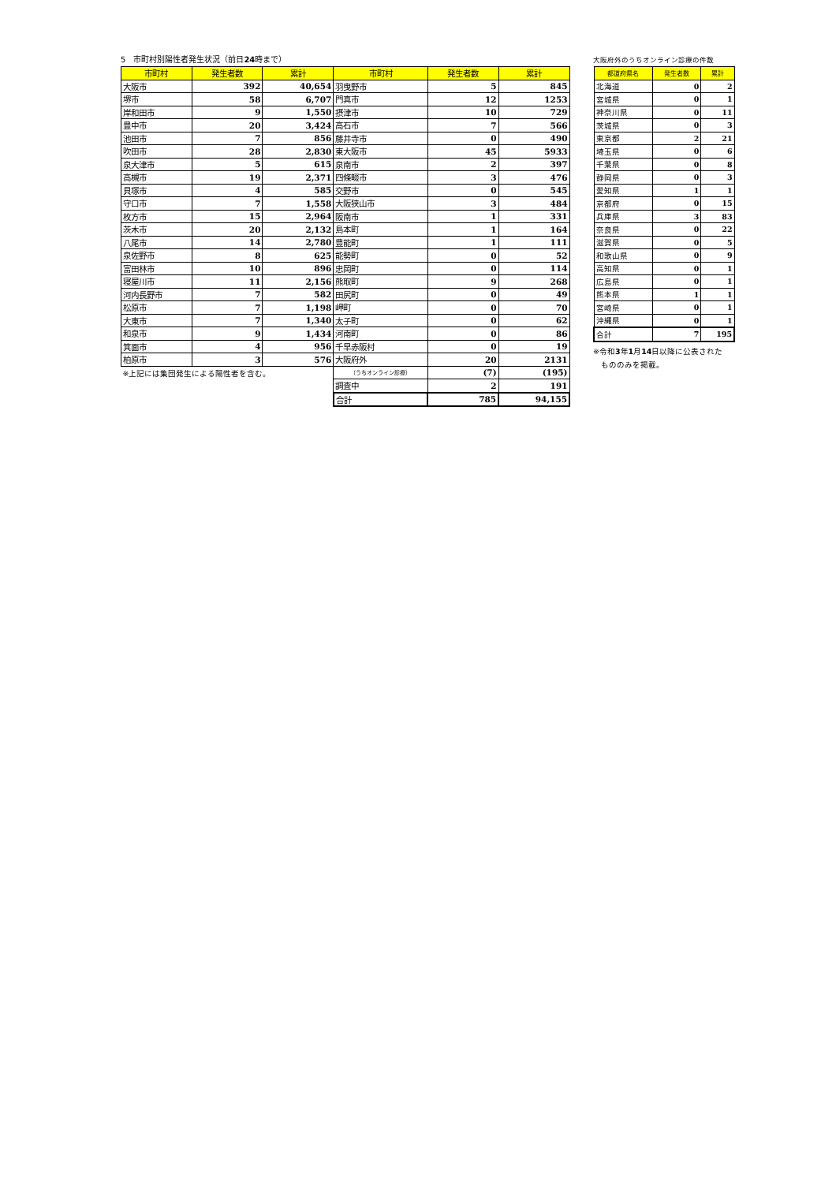5　市町村別陽性者発生状況（前日24時まで）
| 市町村 | 発生者数 | 累計 | 市町村 | 発生者数 | 累計 |
| --- | --- | --- | --- | --- | --- |
| 大阪市 | 392 | 40,654 | 羽曳野市 | 5 | 845 |
| 堺市 | 58 | 6,707 | 門真市 | 12 | 1253 |
| 岸和田市 | 9 | 1,550 | 摂津市 | 10 | 729 |
| 豊中市 | 20 | 3,424 | 高石市 | 7 | 566 |
| 池田市 | 7 | 856 | 藤井寺市 | 0 | 490 |
| 吹田市 | 28 | 2,830 | 東大阪市 | 45 | 5933 |
| 泉大津市 | 5 | 615 | 泉南市 | 2 | 397 |
| 高槻市 | 19 | 2,371 | 四條畷市 | 3 | 476 |
| 貝塚市 | 4 | 585 | 交野市 | 0 | 545 |
| 守口市 | 7 | 1,558 | 大阪狭山市 | 3 | 484 |
| 枚方市 | 15 | 2,964 | 阪南市 | 1 | 331 |
| 茨木市 | 20 | 2,132 | 島本町 | 1 | 164 |
| 八尾市 | 14 | 2,780 | 豊能町 | 1 | 111 |
| 泉佐野市 | 8 | 625 | 能勢町 | 0 | 52 |
| 富田林市 | 10 | 896 | 忠岡町 | 0 | 114 |
| 寝屋川市 | 11 | 2,156 | 熊取町 | 9 | 268 |
| 河内長野市 | 7 | 582 | 田尻町 | 0 | 49 |
| 松原市 | 7 | 1,198 | 岬町 | 0 | 70 |
| 大東市 | 7 | 1,340 | 太子町 | 0 | 62 |
| 和泉市 | 9 | 1,434 | 河南町 | 0 | 86 |
| 箕面市 | 4 | 956 | 千早赤阪村 | 0 | 19 |
| 柏原市 | 3 | 576 | 大阪府外 | 20 | 2131 |
| ※上記には集団発生による陽性者を含む。 | | | （うちオンライン診療） | (7) | (195) |
| | | | 調査中 | 2 | 191 |
| | | | 合計 | 785 | 94,155 |
大阪府外のうちオンライン診療の件数
| 都道府県名 | 発生者数 | 累計 |
| --- | --- | --- |
| 北海道 | 0 | 2 |
| 宮城県 | 0 | 1 |
| 神奈川県 | 0 | 11 |
| 茨城県 | 0 | 3 |
| 東京都 | 2 | 21 |
| 埼玉県 | 0 | 6 |
| 千葉県 | 0 | 8 |
| 静岡県 | 0 | 3 |
| 愛知県 | 1 | 1 |
| 京都府 | 0 | 15 |
| 兵庫県 | 3 | 83 |
| 奈良県 | 0 | 22 |
| 滋賀県 | 0 | 5 |
| 和歌山県 | 0 | 9 |
| 高知県 | 0 | 1 |
| 広島県 | 0 | 1 |
| 熊本県 | 1 | 1 |
| 宮崎県 | 0 | 1 |
| 沖縄県 | 0 | 1 |
| 合計 | 7 | 195 |
※令和3年1月14日以降に公表された
　もののみを掲載。